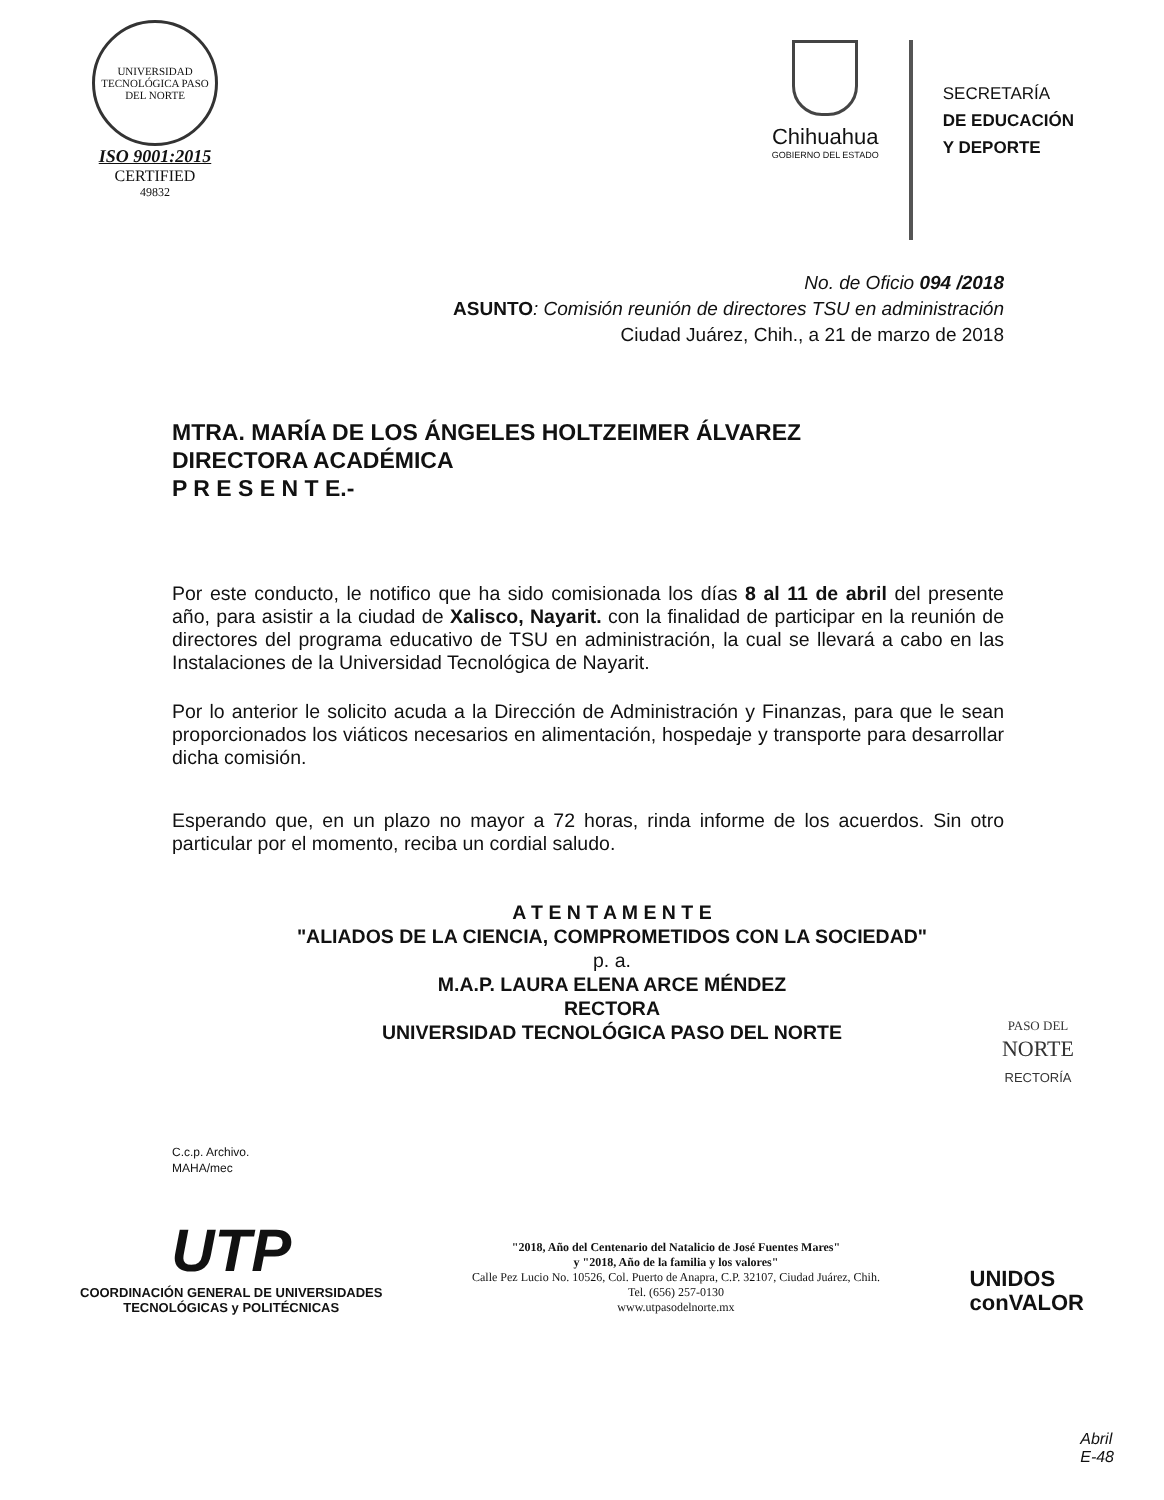UNIVERSIDAD TECNOLÓGICA PASO DEL NORTE
ISO 9001:2015
CERTIFIED
49832
Chihuahua
GOBIERNO DEL ESTADO
SECRETARÍA
DE EDUCACIÓN
Y DEPORTE
No. de Oficio 094 /2018
ASUNTO: Comisión reunión de directores TSU en administración
Ciudad Juárez, Chih., a 21 de marzo de 2018
MTRA. MARÍA DE LOS ÁNGELES HOLTZEIMER ÁLVAREZ
DIRECTORA ACADÉMICA
P R E S E N T E.-
Por este conducto, le notifico que ha sido comisionada los días 8 al 11 de abril del presente año, para asistir a la ciudad de Xalisco, Nayarit. con la finalidad de participar en la reunión de directores del programa educativo de TSU en administración, la cual se llevará a cabo en las Instalaciones de la Universidad Tecnológica de Nayarit.
Por lo anterior le solicito acuda a la Dirección de Administración y Finanzas, para que le sean proporcionados los viáticos necesarios en alimentación, hospedaje y transporte para desarrollar dicha comisión.
Esperando que, en un plazo no mayor a 72 horas, rinda informe de los acuerdos. Sin otro particular por el momento, reciba un cordial saludo.
A T E N T A M E N T E
"ALIADOS DE LA CIENCIA, COMPROMETIDOS CON LA SOCIEDAD"
p. a.
M.A.P. LAURA ELENA ARCE MÉNDEZ
RECTORA
UNIVERSIDAD TECNOLÓGICA PASO DEL NORTE
PASO DEL
NORTE
RECTORÍA
C.c.p. Archivo.
MAHA/mec
UTP
COORDINACIÓN GENERAL DE UNIVERSIDADES
TECNOLÓGICAS y POLITÉCNICAS
"2018, Año del Centenario del Natalicio de José Fuentes Mares"
y "2018, Año de la familia y los valores"
Calle Pez Lucio No. 10526, Col. Puerto de Anapra, C.P. 32107, Ciudad Juárez, Chih.
Tel. (656) 257-0130
www.utpasodelnorte.mx
UNIDOS
conVALOR
Abril
E-48